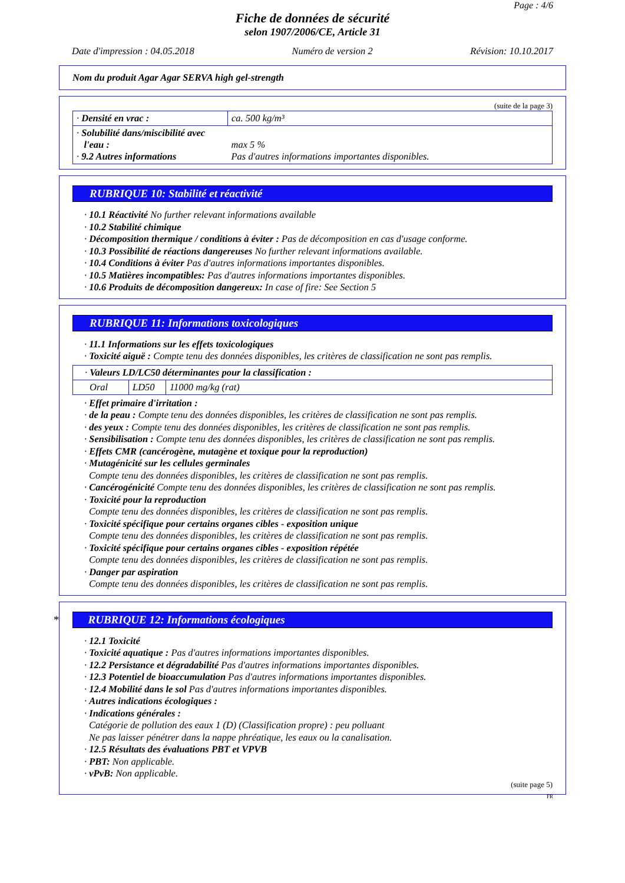Page : 4/6
Fiche de données de sécurité
selon 1907/2006/CE, Article 31
Date d'impression : 04.05.2018 Numéro de version 2 Révision: 10.10.2017
Nom du produit Agar Agar SERVA high gel-strength
(suite de la page 3)
| · Densité en vrac : | ca. 500 kg/m³ |
| · Solubilité dans/miscibilité avec l'eau : · 9.2 Autres informations | max 5 % Pas d'autres informations importantes disponibles. |
RUBRIQUE 10: Stabilité et réactivité
· 10.1 Réactivité No further relevant informations available
· 10.2 Stabilité chimique
· Décomposition thermique / conditions à éviter : Pas de décomposition en cas d'usage conforme.
· 10.3 Possibilité de réactions dangereuses No further relevant informations available.
· 10.4 Conditions à éviter Pas d'autres informations importantes disponibles.
· 10.5 Matières incompatibles: Pas d'autres informations importantes disponibles.
· 10.6 Produits de décomposition dangereux: In case of fire: See Section 5
RUBRIQUE 11: Informations toxicologiques
· 11.1 Informations sur les effets toxicologiques
· Toxicité aiguë : Compte tenu des données disponibles, les critères de classification ne sont pas remplis.
| · Valeurs LD/LC50 déterminantes pour la classification : | | |
| Oral | LD50 | 11000 mg/kg (rat) |
· Effet primaire d'irritation :
· de la peau : Compte tenu des données disponibles, les critères de classification ne sont pas remplis.
· des yeux : Compte tenu des données disponibles, les critères de classification ne sont pas remplis.
· Sensibilisation : Compte tenu des données disponibles, les critères de classification ne sont pas remplis.
· Effets CMR (cancérogène, mutagène et toxique pour la reproduction)
· Mutagénicité sur les cellules germinales
Compte tenu des données disponibles, les critères de classification ne sont pas remplis.
· Cancérogénicité Compte tenu des données disponibles, les critères de classification ne sont pas remplis.
· Toxicité pour la reproduction
Compte tenu des données disponibles, les critères de classification ne sont pas remplis.
· Toxicité spécifique pour certains organes cibles - exposition unique
Compte tenu des données disponibles, les critères de classification ne sont pas remplis.
· Toxicité spécifique pour certains organes cibles - exposition répétée
Compte tenu des données disponibles, les critères de classification ne sont pas remplis.
· Danger par aspiration
Compte tenu des données disponibles, les critères de classification ne sont pas remplis.
* RUBRIQUE 12: Informations écologiques
· 12.1 Toxicité
· Toxicité aquatique : Pas d'autres informations importantes disponibles.
· 12.2 Persistance et dégradabilité Pas d'autres informations importantes disponibles.
· 12.3 Potentiel de bioaccumulation Pas d'autres informations importantes disponibles.
· 12.4 Mobilité dans le sol Pas d'autres informations importantes disponibles.
· Autres indications écologiques :
· Indications générales :
Catégorie de pollution des eaux 1 (D) (Classification propre) : peu polluant
Ne pas laisser pénétrer dans la nappe phréatique, les eaux ou la canalisation.
· 12.5 Résultats des évaluations PBT et VPVB
· PBT: Non applicable.
· vPvB: Non applicable.
(suite page 5)
FR